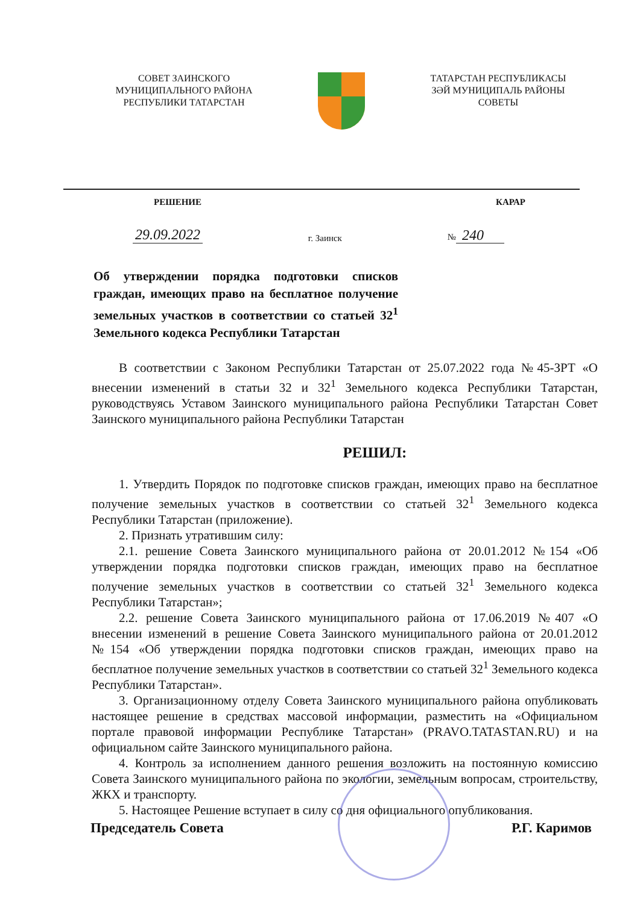СОВЕТ ЗАИНСКОГО
МУНИЦИПАЛЬНОГО РАЙОНА
РЕСПУБЛИКИ ТАТАРСТАН
ТАТАРСТАН РЕСПУБЛИКАСЫ
ЗӘЙ МУНИЦИПАЛЬ РАЙОНЫ
СОВЕТЫ
РЕШЕНИЕ КАРАР
29.09.2022 г. Заинск № 240
Об утверждении порядка подготовки списков граждан, имеющих право на бесплатное получение земельных участков в соответствии со статьей 32<sup>1</sup> Земельного кодекса Республики Татарстан
В соответствии с Законом Республики Татарстан от 25.07.2022 года №45-ЗРТ «О внесении изменений в статьи 32 и 32<sup>1</sup> Земельного кодекса Республики Татарстан, руководствуясь Уставом Заинского муниципального района Республики Татарстан Совет Заинского муниципального района Республики Татарстан
РЕШИЛ:
1. Утвердить Порядок по подготовке списков граждан, имеющих право на бесплатное получение земельных участков в соответствии со статьей 32<sup>1</sup> Земельного кодекса Республики Татарстан (приложение).
2. Признать утратившим силу:
2.1. решение Совета Заинского муниципального района от 20.01.2012 №154 «Об утверждении порядка подготовки списков граждан, имеющих право на бесплатное получение земельных участков в соответствии со статьей 32<sup>1</sup> Земельного кодекса Республики Татарстан»;
2.2. решение Совета Заинского муниципального района от 17.06.2019 №407 «О внесении изменений в решение Совета Заинского муниципального района от 20.01.2012 №154 «Об утверждении порядка подготовки списков граждан, имеющих право на бесплатное получение земельных участков в соответствии со статьей 32<sup>1</sup> Земельного кодекса Республики Татарстан».
3. Организационному отделу Совета Заинского муниципального района опубликовать настоящее решение в средствах массовой информации, разместить на «Официальном портале правовой информации Республике Татарстан» (PRAVO.TATASTAN.RU) и на официальном сайте Заинского муниципального района.
4. Контроль за исполнением данного решения возложить на постоянную комиссию Совета Заинского муниципального района по экологии, земельным вопросам, строительству, ЖКХ и транспорту.
5. Настоящее Решение вступает в силу со дня официального опубликования.
Председатель Совета Р.Г. Каримов